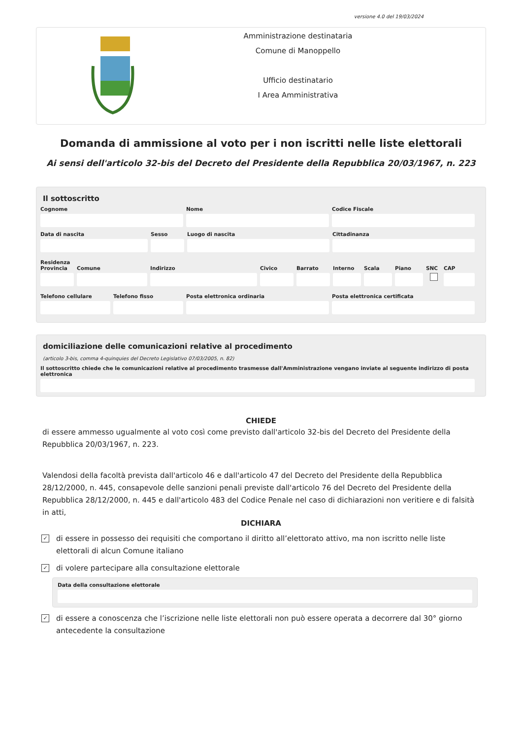versione 4.0 del 19/03/2024
Amministrazione destinataria
Comune di Manoppello
Ufficio destinatario
I Area Amministrativa
Domanda di ammissione al voto per i non iscritti nelle liste elettorali
Ai sensi dell'articolo 32-bis del Decreto del Presidente della Repubblica 20/03/1967, n. 223
Il sottoscritto
Cognome Nome Codice Fiscale
Data di nascita Sesso Luogo di nascita Cittadinanza
Residenza
Provincia Comune Indirizzo Civico Barrato Interno Scala Piano SNC CAP
Telefono cellulare Telefono fisso Posta elettronica ordinaria Posta elettronica certificata
domiciliazione delle comunicazioni relative al procedimento
(articolo 3-bis, comma 4-quinquies del Decreto Legislativo 07/03/2005, n. 82)
Il sottoscritto chiede che le comunicazioni relative al procedimento trasmesse dall'Amministrazione vengano inviate al seguente indirizzo di posta elettronica
CHIEDE
di essere ammesso ugualmente al voto così come previsto dall'articolo 32-bis del Decreto del Presidente della Repubblica 20/03/1967, n. 223.
Valendosi della facoltà prevista dall'articolo 46 e dall'articolo 47 del Decreto del Presidente della Repubblica 28/12/2000, n. 445, consapevole delle sanzioni penali previste dall'articolo 76 del Decreto del Presidente della Repubblica 28/12/2000, n. 445 e dall'articolo 483 del Codice Penale nel caso di dichiarazioni non veritiere e di falsità in atti,
DICHIARA
✓
di essere in possesso dei requisiti che comportano il diritto all’elettorato attivo, ma non iscritto nelle liste elettorali di alcun Comune italiano
✓
di volere partecipare alla consultazione elettorale
Data della consultazione elettorale
✓
di essere a conoscenza che l’iscrizione nelle liste elettorali non può essere operata a decorrere dal 30° giorno antecedente la consultazione